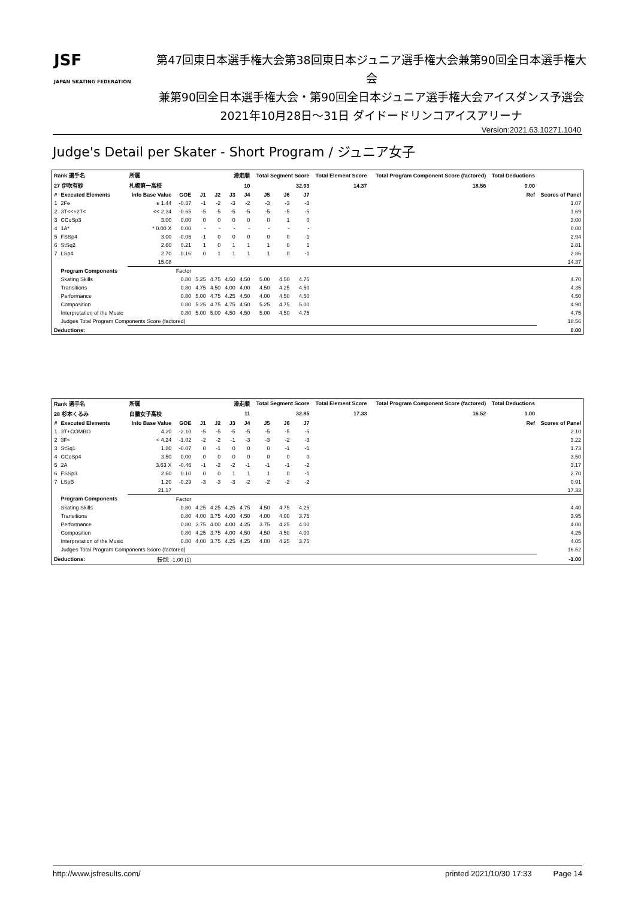JSF
JAPAN SKATING FEDERATION
第47回東日本選手権大会第38回東日本ジュニア選手権大会兼第90回全日本選手権大会
兼第90回全日本選手権大会・第90回全日本ジュニア選手権大会アイスダンス予選会
2021年10月28日～31日 ダイドードリンコアイスアリーナ
Version:2021.63.10271.1040
Judge's Detail per Skater - Short Program / ジュニア女子
| Rank 選手名 | | 所属 | | 滑走順 | | | | Total Segment Score | | | Total Element Score | Total Program Component Score (factored) | Total Deductions | |
| --- | --- | --- | --- | --- | --- | --- | --- | --- | --- | --- | --- | --- | --- | --- |
| 27 伊吹有紗 | | 札幌第一高校 | | 10 | | | | 32.93 | | | 14.37 | 18.56 | 0.00 | |
| # | Executed Elements | Info Base Value | GOE | J1 | J2 | J3 | J4 | J5 | J6 | J7 | Ref | | | Scores of Panel |
| 1 | 2Fe | e 1.44 | -0.37 | -1 | -2 | -3 | -2 | -3 | -3 | -3 | | | | 1.07 |
| 2 | 3T<<+2T< | << 2.34 | -0.65 | -5 | -5 | -5 | -5 | -5 | -5 | -5 | | | | 1.69 |
| 3 | CCoSp3 | 3.00 | 0.00 | 0 | 0 | 0 | 0 | 0 | 1 | 0 | | | | 3.00 |
| 4 | 1A* | * 0.00 X | 0.00 | - | - | - | - | - | - | - | | | | 0.00 |
| 5 | FSSp4 | 3.00 | -0.06 | -1 | 0 | 0 | 0 | 0 | 0 | -1 | | | | 2.94 |
| 6 | StSq2 | 2.60 | 0.21 | 1 | 0 | 1 | 1 | 1 | 0 | 1 | | | | 2.81 |
| 7 | LSp4 | 2.70 | 0.16 | 0 | 1 | 1 | 1 | 1 | 0 | -1 | | | | 2.86 |
| | | 15.08 | | | | | | | | | | | | 14.37 |
| | Program Components | | Factor | | | | | | | | | | | |
| | Skating Skills | | 0.80 | 5.25 | 4.75 | 4.50 | 4.50 | 5.00 | 4.50 | 4.75 | | | | 4.70 |
| | Transitions | | 0.80 | 4.75 | 4.50 | 4.00 | 4.00 | 4.50 | 4.25 | 4.50 | | | | 4.35 |
| | Performance | | 0.80 | 5.00 | 4.75 | 4.25 | 4.50 | 4.00 | 4.50 | 4.50 | | | | 4.50 |
| | Composition | | 0.80 | 5.25 | 4.75 | 4.75 | 4.50 | 5.25 | 4.75 | 5.00 | | | | 4.90 |
| | Interpretation of the Music | | 0.80 | 5.00 | 5.00 | 4.50 | 4.50 | 5.00 | 4.50 | 4.75 | | | | 4.75 |
| | Judges Total Program Components Score (factored) | | | | | | | | | | | | | 18.56 |
| Deductions: | | | | | | | | | | | | | | 0.00 |
| Rank 選手名 | | 所属 | | 滑走順 | | | | Total Segment Score | | | Total Element Score | Total Program Component Score (factored) | Total Deductions | |
| --- | --- | --- | --- | --- | --- | --- | --- | --- | --- | --- | --- | --- | --- | --- |
| 28 杉本くるみ | | 白鵬女子高校 | | 11 | | | | 32.85 | | | 17.33 | 16.52 | 1.00 | |
| # | Executed Elements | Info Base Value | GOE | J1 | J2 | J3 | J4 | J5 | J6 | J7 | Ref | | | Scores of Panel |
| 1 | 3T+COMBO | 4.20 | -2.10 | -5 | -5 | -5 | -5 | -5 | -5 | -5 | | | | 2.10 |
| 2 | 3F< | < 4.24 | -1.02 | -2 | -2 | -1 | -3 | -3 | -2 | -3 | | | | 3.22 |
| 3 | StSq1 | 1.80 | -0.07 | 0 | -1 | 0 | 0 | 0 | -1 | -1 | | | | 1.73 |
| 4 | CCoSp4 | 3.50 | 0.00 | 0 | 0 | 0 | 0 | 0 | 0 | 0 | | | | 3.50 |
| 5 | 2A | 3.63 X | -0.46 | -1 | -2 | -2 | -1 | -1 | -1 | -2 | | | | 3.17 |
| 6 | FSSp3 | 2.60 | 0.10 | 0 | 0 | 1 | 1 | 1 | 0 | -1 | | | | 2.70 |
| 7 | LSpB | 1.20 | -0.29 | -3 | -3 | -3 | -2 | -2 | -2 | -2 | | | | 0.91 |
| | | 21.17 | | | | | | | | | | | | 17.33 |
| | Program Components | | Factor | | | | | | | | | | | |
| | Skating Skills | | 0.80 | 4.25 | 4.25 | 4.25 | 4.75 | 4.50 | 4.75 | 4.25 | | | | 4.40 |
| | Transitions | | 0.80 | 4.00 | 3.75 | 4.00 | 4.50 | 4.00 | 4.00 | 3.75 | | | | 3.95 |
| | Performance | | 0.80 | 3.75 | 4.00 | 4.00 | 4.25 | 3.75 | 4.25 | 4.00 | | | | 4.00 |
| | Composition | | 0.80 | 4.25 | 3.75 | 4.00 | 4.50 | 4.50 | 4.50 | 4.00 | | | | 4.25 |
| | Interpretation of the Music | | 0.80 | 4.00 | 3.75 | 4.25 | 4.25 | 4.00 | 4.25 | 3.75 | | | | 4.05 |
| | Judges Total Program Components Score (factored) | | | | | | | | | | | | | 16.52 |
| Deductions: | | 転倒: -1.00 (1) | | | | | | | | | | | | -1.00 |
http://www.jsfresults.com/ printed 2021/10/30 17:33 Page 14